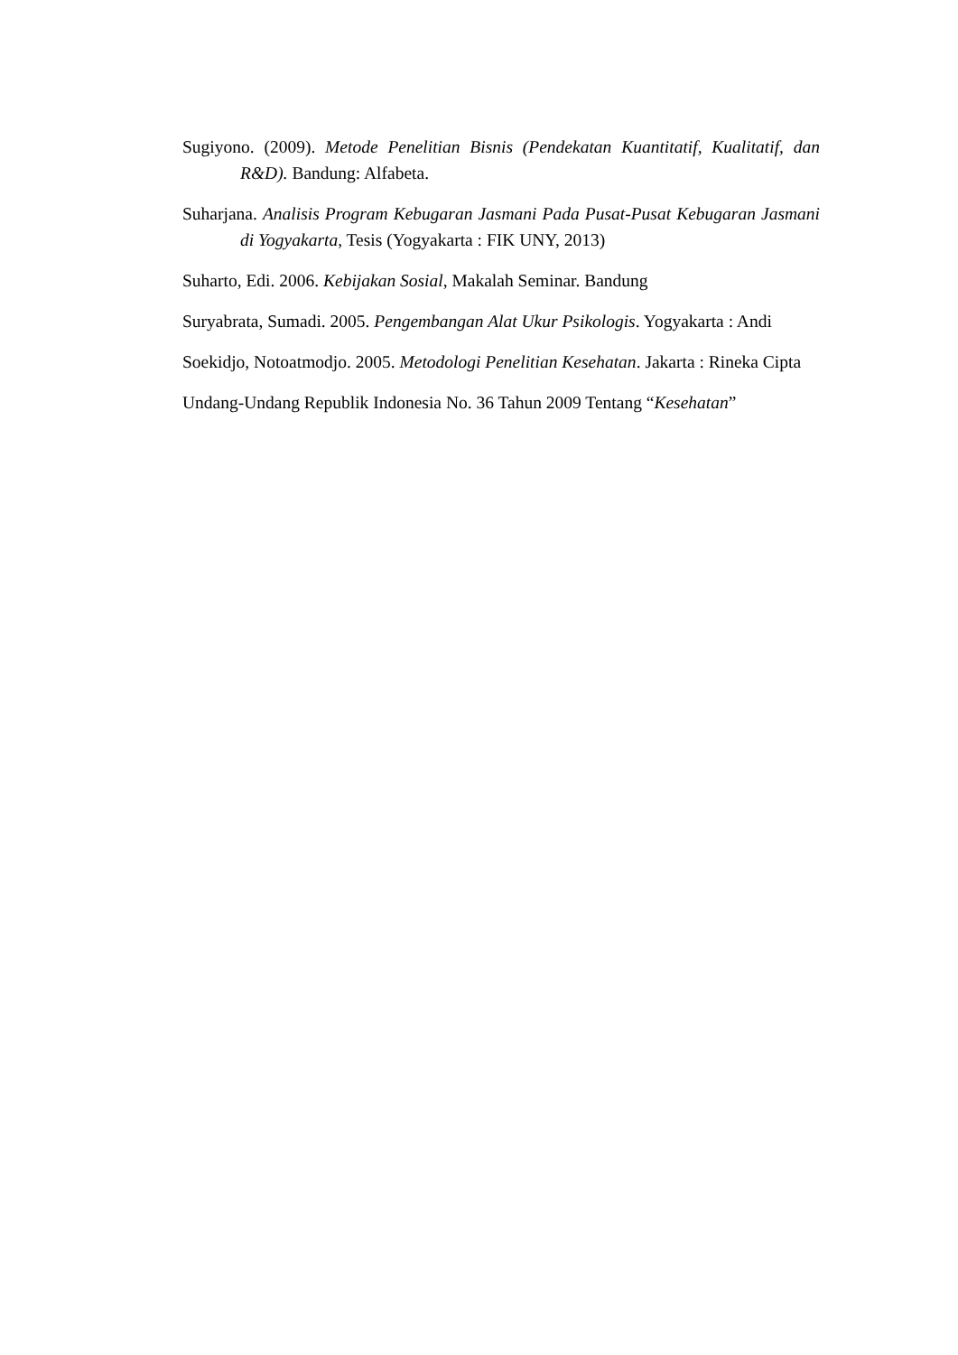Sugiyono. (2009). Metode Penelitian Bisnis (Pendekatan Kuantitatif, Kualitatif, dan R&D). Bandung: Alfabeta.
Suharjana. Analisis Program Kebugaran Jasmani Pada Pusat-Pusat Kebugaran Jasmani di Yogyakarta, Tesis (Yogyakarta : FIK UNY, 2013)
Suharto, Edi. 2006. Kebijakan Sosial, Makalah Seminar. Bandung
Suryabrata, Sumadi. 2005. Pengembangan Alat Ukur Psikologis. Yogyakarta : Andi
Soekidjo, Notoatmodjo. 2005. Metodologi Penelitian Kesehatan. Jakarta : Rineka Cipta
Undang-Undang Republik Indonesia No. 36 Tahun 2009 Tentang “Kesehatan”